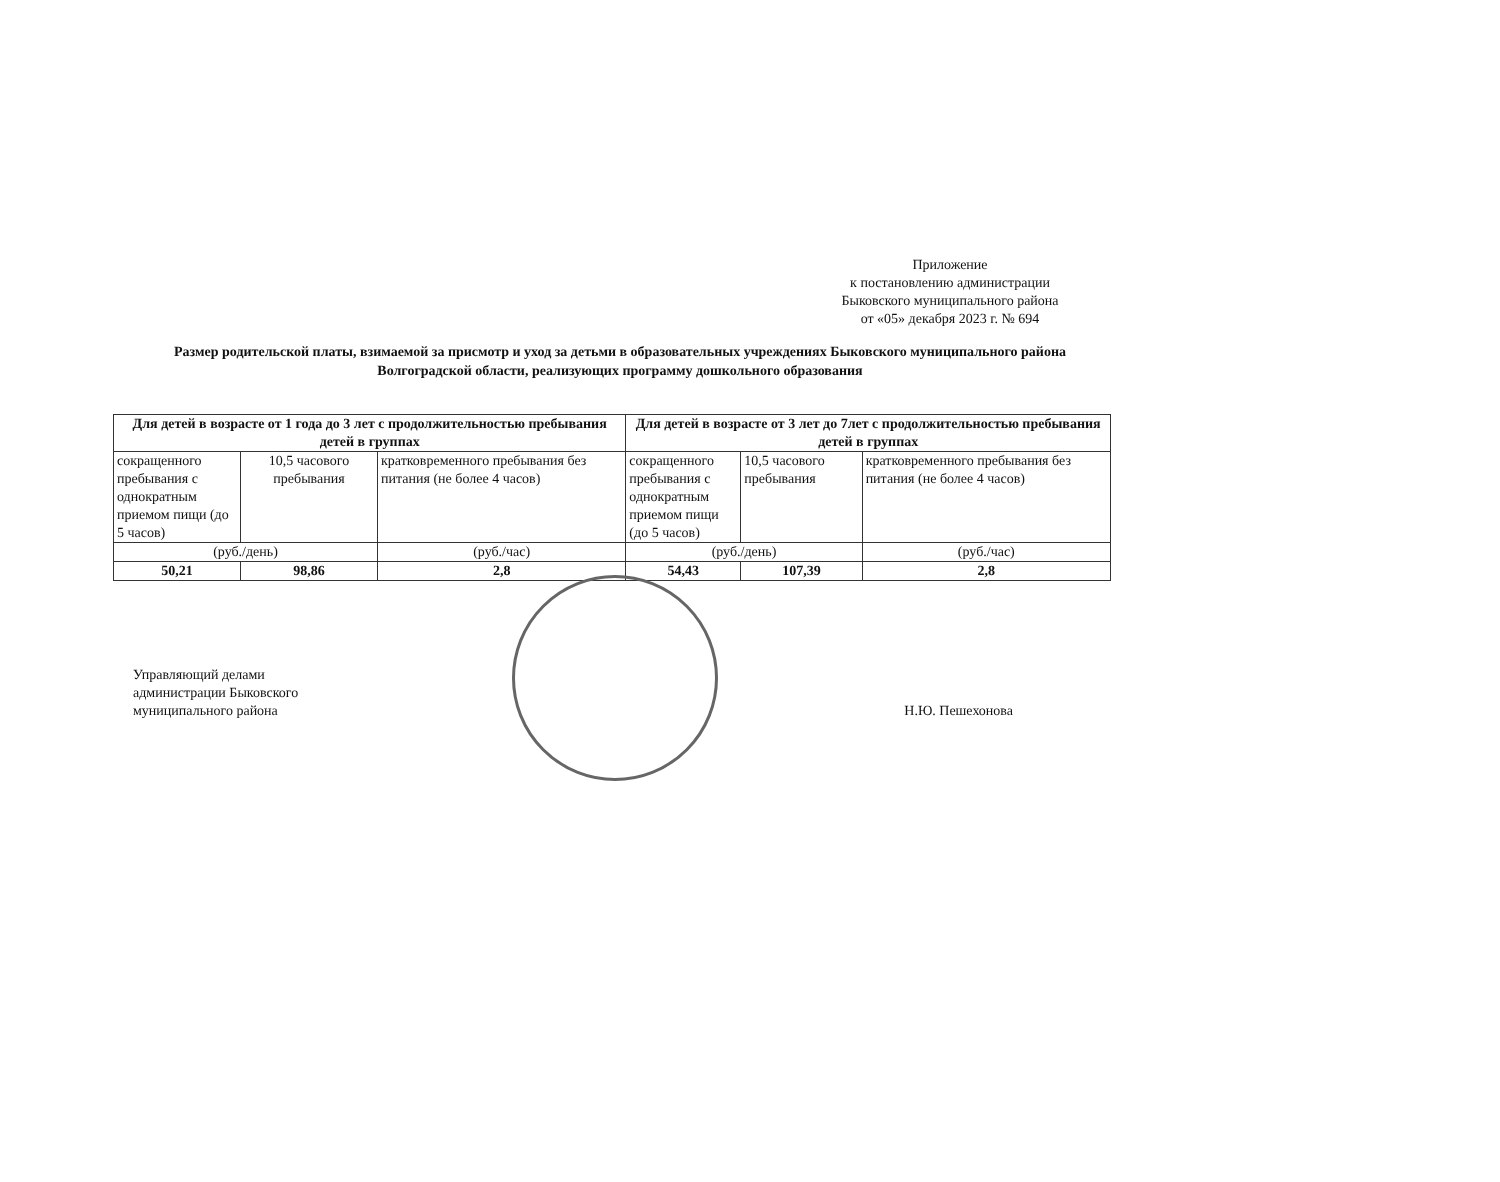Приложение
к постановлению администрации
Быковского муниципального района
от «05» декабря 2023 г. № 694
Размер родительской платы, взимаемой за присмотр и уход за детьми в образовательных учреждениях Быковского муниципального района
Волгоградской области, реализующих программу дошкольного образования
| Для детей в возрасте от 1 года до 3 лет с продолжительностью пребывания детей в группах | | | Для детей в возрасте от 3 лет до 7лет с продолжительностью пребывания детей в группах | | |
| --- | --- | --- | --- | --- | --- |
| сокращенного пребывания с однократным приемом пищи (до 5 часов) | 10,5 часового пребывания | кратковременного пребывания без питания (не более 4 часов) | сокращенного пребывания с однократным приемом пищи (до 5 часов) | 10,5 часового пребывания | кратковременного пребывания без питания (не более 4 часов) |
| (руб./день) | | (руб./час) | (руб./день) | | (руб./час) |
| 50,21 | 98,86 | 2,8 | 54,43 | 107,39 | 2,8 |
Управляющий делами
администрации Быковского
муниципального района
Н.Ю. Пешехонова